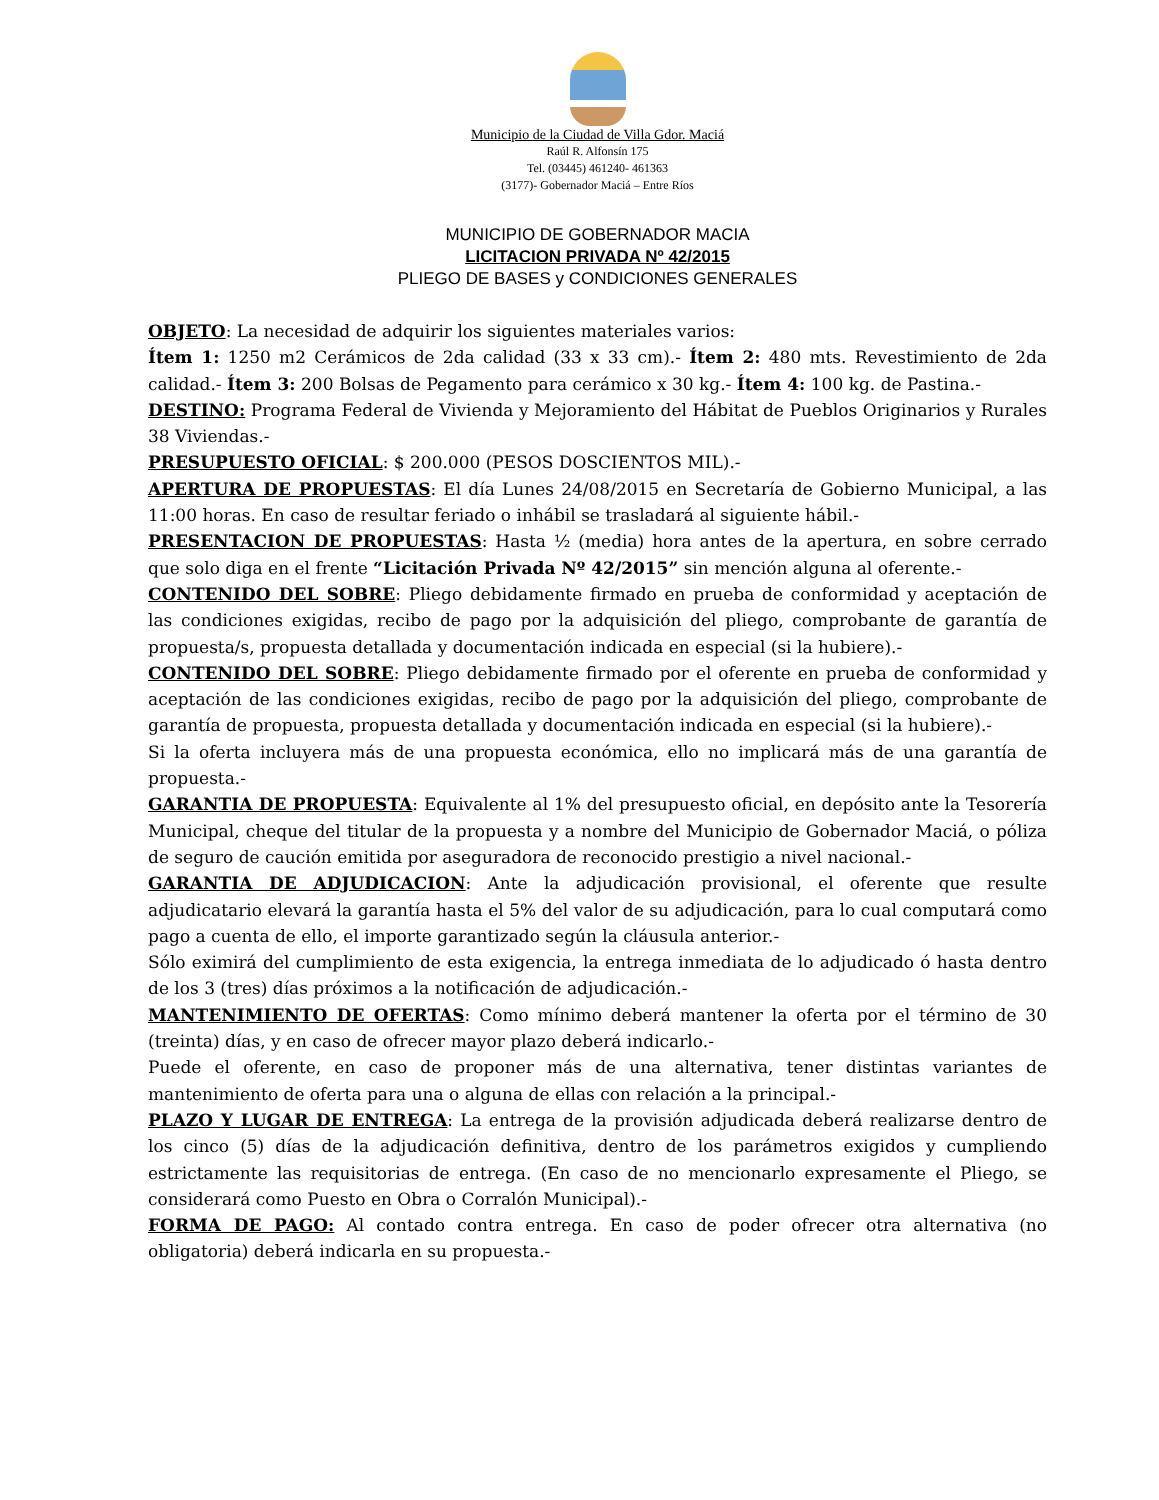Municipio de la Ciudad de Villa Gdor. Maciá
Raúl R. Alfonsín 175
Tel. (03445) 461240- 461363
(3177)- Gobernador Maciá – Entre Ríos
MUNICIPIO DE GOBERNADOR MACIA
LICITACION PRIVADA Nº 42/2015
PLIEGO DE BASES y CONDICIONES GENERALES
OBJETO: La necesidad de adquirir los siguientes materiales varios:
Ítem 1: 1250 m2 Cerámicos de 2da calidad (33 x 33 cm).- Ítem 2: 480 mts. Revestimiento de 2da calidad.- Ítem 3: 200 Bolsas de Pegamento para cerámico x 30 kg.- Ítem 4: 100 kg. de Pastina.-
DESTINO: Programa Federal de Vivienda y Mejoramiento del Hábitat de Pueblos Originarios y Rurales 38 Viviendas.-
PRESUPUESTO OFICIAL: $ 200.000 (PESOS DOSCIENTOS MIL).-
APERTURA DE PROPUESTAS: El día Lunes 24/08/2015 en Secretaría de Gobierno Municipal, a las 11:00 horas. En caso de resultar feriado o inhábil se trasladará al siguiente hábil.-
PRESENTACION DE PROPUESTAS: Hasta ½ (media) hora antes de la apertura, en sobre cerrado que solo diga en el frente “Licitación Privada Nº 42/2015” sin mención alguna al oferente.-
CONTENIDO DEL SOBRE: Pliego debidamente firmado en prueba de conformidad y aceptación de las condiciones exigidas, recibo de pago por la adquisición del pliego, comprobante de garantía de propuesta/s, propuesta detallada y documentación indicada en especial (si la hubiere).-
CONTENIDO DEL SOBRE: Pliego debidamente firmado por el oferente en prueba de conformidad y aceptación de las condiciones exigidas, recibo de pago por la adquisición del pliego, comprobante de garantía de propuesta, propuesta detallada y documentación indicada en especial (si la hubiere).-
Si la oferta incluyera más de una propuesta económica, ello no implicará más de una garantía de propuesta.-
GARANTIA DE PROPUESTA: Equivalente al 1% del presupuesto oficial, en depósito ante la Tesorería Municipal, cheque del titular de la propuesta y a nombre del Municipio de Gobernador Maciá, o póliza de seguro de caución emitida por aseguradora de reconocido prestigio a nivel nacional.-
GARANTIA DE ADJUDICACION: Ante la adjudicación provisional, el oferente que resulte adjudicatario elevará la garantía hasta el 5% del valor de su adjudicación, para lo cual computará como pago a cuenta de ello, el importe garantizado según la cláusula anterior.-
Sólo eximirá del cumplimiento de esta exigencia, la entrega inmediata de lo adjudicado ó hasta dentro de los 3 (tres) días próximos a la notificación de adjudicación.-
MANTENIMIENTO DE OFERTAS: Como mínimo deberá mantener la oferta por el término de 30 (treinta) días, y en caso de ofrecer mayor plazo deberá indicarlo.-
Puede el oferente, en caso de proponer más de una alternativa, tener distintas variantes de mantenimiento de oferta para una o alguna de ellas con relación a la principal.-
PLAZO Y LUGAR DE ENTREGA: La entrega de la provisión adjudicada deberá realizarse dentro de los cinco (5) días de la adjudicación definitiva, dentro de los parámetros exigidos y cumpliendo estrictamente las requisitorias de entrega. (En caso de no mencionarlo expresamente el Pliego, se considerará como Puesto en Obra o Corralón Municipal).-
FORMA DE PAGO: Al contado contra entrega. En caso de poder ofrecer otra alternativa (no obligatoria) deberá indicarla en su propuesta.-